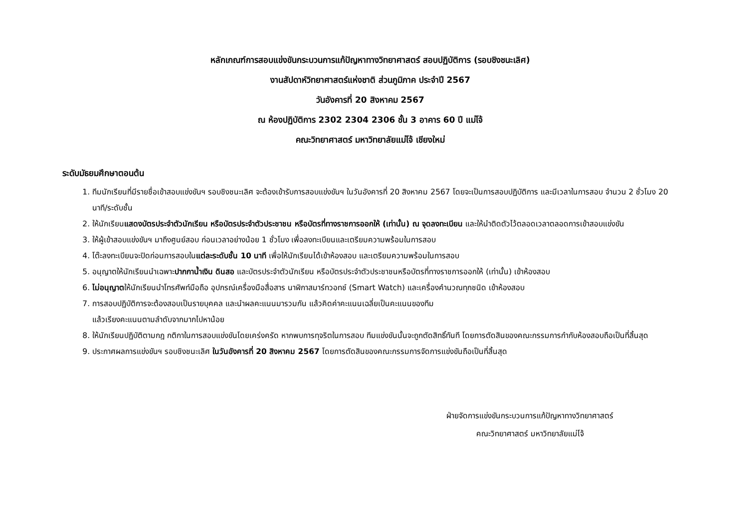หลักเกณฑ์การสอบแข่งขันกระบวนการแก้ปัญหาทางวิทยาศาสตร์ สอบปฏิบัติการ (รอบชิงชนะเลิศ)
งานสัปดาห์วิทยาศาสตร์แห่งชาติ ส่วนภูมิภาค ประจำปี 2567
วันอังคารที่ 20 สิงหาคม 2567
ณ ห้องปฏิบัติการ 2302 2304 2306 ชั้น 3 อาคาร 60 ปี แม่โจ้
คณะวิทยาศาสตร์ มหาวิทยาลัยแม่โจ้ เชียงใหม่
ระดับมัธยมศึกษาตอนต้น
1. ทีมนักเรียนที่มีรายชื่อเข้าสอบแข่งขันฯ รอบชิงชนะเลิศ จะต้องเข้ารับการสอบแข่งขันฯ ในวันอังคารที่ 20 สิงหาคม 2567 โดยจะเป็นการสอบปฏิบัติการ และมีเวลาในการสอบ จำนวน 2 ชั่วโมง 20 นาที/ระดับชั้น
2. ให้นักเรียนแสดงบัตรประจำตัวนักเรียน หรือบัตรประจำตัวประชาชน หรือบัตรที่ทางราชการออกให้ (เท่านั้น) ณ จุดลงทะเบียน และให้นำติดตัวไว้ตลอดเวลาตลอดการเข้าสอบแข่งขัน
3. ให้ผู้เข้าสอบแข่งขันฯ มาถึงศูนย์สอบ ก่อนเวลาอย่างน้อย 1 ชั่วโมง เพื่อลงทะเบียนและเตรียมความพร้อมในการสอบ
4. โต๊ะลงทะเบียนจะปิดก่อนการสอบในแต่ละระดับชั้น 10 นาที เพื่อให้นักเรียนได้เข้าห้องสอบ และเตรียมความพร้อมในการสอบ
5. อนุญาตให้นักเรียนนำเฉพาะปากกาน้ำเงิน ดินสอ และบัตรประจำตัวนักเรียน หรือบัตรประจำตัวประชาชนหรือบัตรที่ทางราชการออกให้ (เท่านั้น) เข้าห้องสอบ
6. ไม่อนุญาตให้นักเรียนนำโทรศัพท์มือถือ อุปกรณ์เครื่องมือสื่อสาร นาฬิกาสมาร์ทวอทช์ (Smart Watch) และเครื่องคำนวณทุกชนิด เข้าห้องสอบ
7. การสอบปฏิบัติการจะต้องสอบเป็นรายบุคคล และนำผลคะแนนมารวมกัน แล้วคิดค่าคะแนนเฉลี่ยเป็นคะแนนของทีม
แล้วเรียงคะแนนตามลำดับจากมากไปหาน้อย
8. ให้นักเรียนปฏิบัติตามกฎ กติกาในการสอบแข่งขันโดยเคร่งครัด หากพบการทุจริตในการสอบ ทีมแข่งขันนั้นจะถูกตัดสิทธิ์ทันที โดยการตัดสินของคณะกรรมการกำกับห้องสอบถือเป็นที่สิ้นสุด
9. ประกาศผลการแข่งขันฯ รอบชิงชนะเลิศ ในวันอังคารที่ 20 สิงหาคม 2567 โดยการตัดสินของคณะกรรมการจัดการแข่งขันถือเป็นที่สิ้นสุด
ฝ่ายจัดการแข่งขันกระบวนการแก้ปัญหาทางวิทยาศาสตร์
คณะวิทยาศาสตร์ มหาวิทยาลัยแม่โจ้